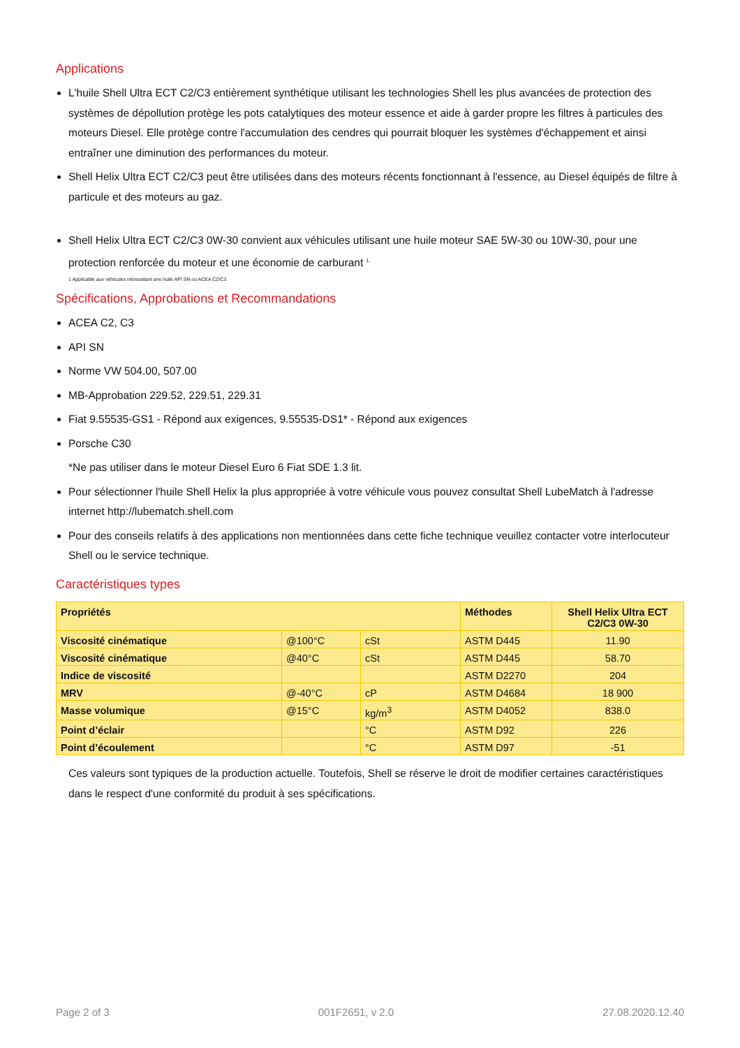Applications
L'huile Shell Ultra ECT C2/C3 entièrement synthétique utilisant les technologies Shell les plus avancées de protection des systèmes de dépollution protège les pots catalytiques des moteur essence et aide à garder propre les filtres à particules des moteurs Diesel. Elle protège contre l'accumulation des cendres qui pourrait bloquer les systèmes d'échappement et ainsi entraîner une diminution des performances du moteur.
Shell Helix Ultra ECT C2/C3 peut être utilisées dans des moteurs récents fonctionnant à l'essence, au Diesel équipés de filtre à particule et des moteurs au gaz.
Shell Helix Ultra ECT C2/C3 0W-30 convient aux véhicules utilisant une huile moteur SAE 5W-30 ou 10W-30, pour une protection renforcée du moteur et une économie de carburant <sup>1.</sup>
1 Applicable aux véhicules nécessitant une huile API SN ou ACEA C2/C3
Spécifications, Approbations et Recommandations
ACEA C2, C3
API SN
Norme VW 504.00, 507.00
MB-Approbation 229.52, 229.51, 229.31
Fiat 9.55535-GS1 - Répond aux exigences, 9.55535-DS1* - Répond aux exigences
Porsche C30
*Ne pas utiliser dans le moteur Diesel Euro 6 Fiat SDE 1.3 lit.
Pour sélectionner l'huile Shell Helix la plus appropriée à votre véhicule vous pouvez consultat Shell LubeMatch à l'adresse internet http://lubematch.shell.com
Pour des conseils relatifs à des applications non mentionnées dans cette fiche technique veuillez contacter votre interlocuteur Shell ou le service technique.
Caractéristiques types
| Propriétés | | | Méthodes | Shell Helix Ultra ECT C2/C3 0W-30 |
| --- | --- | --- | --- | --- |
| Viscosité cinématique | @100°C | cSt | ASTM D445 | 11.90 |
| Viscosité cinématique | @40°C | cSt | ASTM D445 | 58.70 |
| Indice de viscosité | | | ASTM D2270 | 204 |
| MRV | @-40°C | cP | ASTM D4684 | 18 900 |
| Masse volumique | @15°C | kg/m<sup>3</sup> | ASTM D4052 | 838.0 |
| Point d’éclair | | °C | ASTM D92 | 226 |
| Point d’écoulement | | °C | ASTM D97 | -51 |
Ces valeurs sont typiques de la production actuelle. Toutefois, Shell se réserve le droit de modifier certaines caractéristiques dans le respect d'une conformité du produit à ses spécifications.
Page 2 of 3 001F2651, v 2.0 27.08.2020.12.40